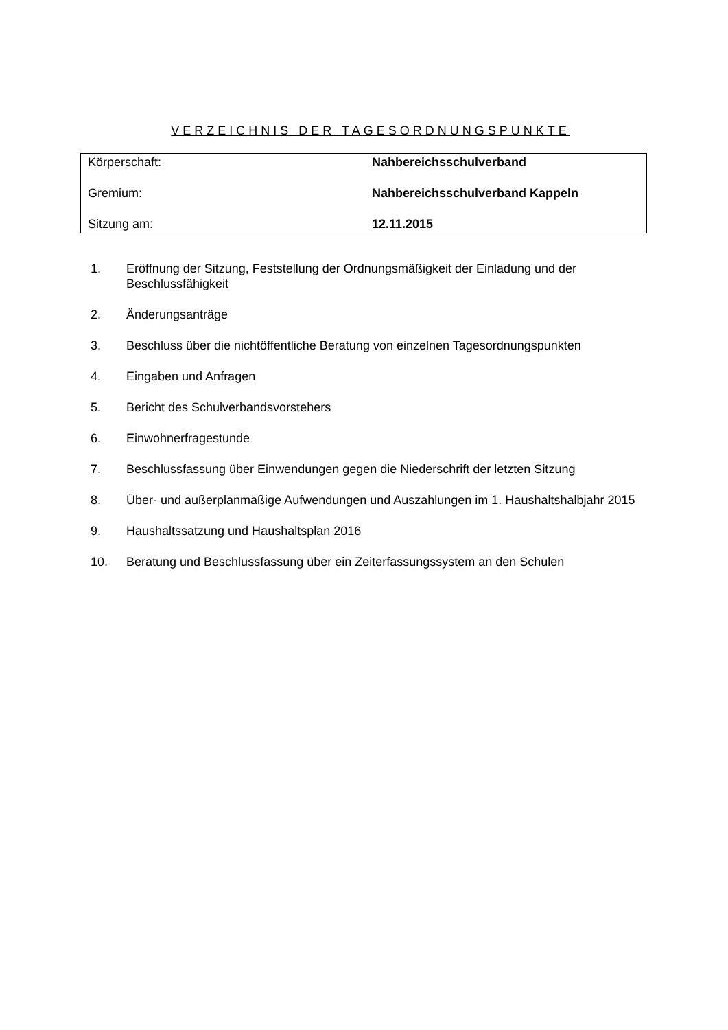VERZEICHNIS DER TAGESORDNUNGSPUNKTE
| Körperschaft: | Nahbereichsschulverband |
| Gremium: | Nahbereichsschulverband Kappeln |
| Sitzung am: | 12.11.2015 |
1. Eröffnung der Sitzung, Feststellung der Ordnungsmäßigkeit der Einladung und der Beschlussfähigkeit
2. Änderungsanträge
3. Beschluss über die nichtöffentliche Beratung von einzelnen Tagesordnungspunkten
4. Eingaben und Anfragen
5. Bericht des Schulverbandsvorstehers
6. Einwohnerfragestunde
7. Beschlussfassung über Einwendungen gegen die Niederschrift der letzten Sitzung
8. Über- und außerplanmäßige Aufwendungen und Auszahlungen im 1. Haushaltshalbjahr 2015
9. Haushaltssatzung und Haushaltsplan 2016
10. Beratung und Beschlussfassung über ein Zeiterfassungssystem an den Schulen